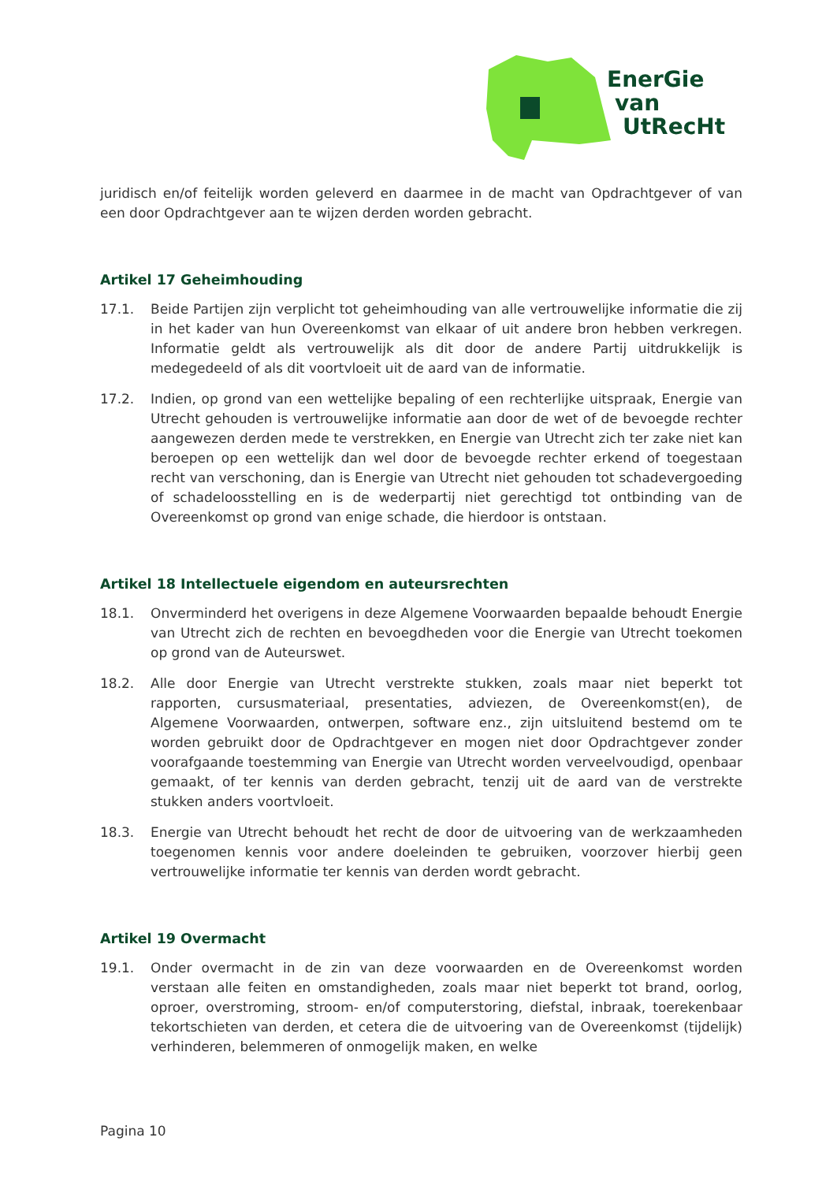EnerGie
van
UtRecHt
juridisch en/of feitelijk worden geleverd en daarmee in de macht van Opdrachtgever of van een door Opdrachtgever aan te wijzen derden worden gebracht.
Artikel 17 Geheimhouding
17.1. Beide Partijen zijn verplicht tot geheimhouding van alle vertrouwelijke informatie die zij in het kader van hun Overeenkomst van elkaar of uit andere bron hebben verkregen. Informatie geldt als vertrouwelijk als dit door de andere Partij uitdrukkelijk is medegedeeld of als dit voortvloeit uit de aard van de informatie.
17.2. Indien, op grond van een wettelijke bepaling of een rechterlijke uitspraak, Energie van Utrecht gehouden is vertrouwelijke informatie aan door de wet of de bevoegde rechter aangewezen derden mede te verstrekken, en Energie van Utrecht zich ter zake niet kan beroepen op een wettelijk dan wel door de bevoegde rechter erkend of toegestaan recht van verschoning, dan is Energie van Utrecht niet gehouden tot schadevergoeding of schadeloosstelling en is de wederpartij niet gerechtigd tot ontbinding van de Overeenkomst op grond van enige schade, die hierdoor is ontstaan.
Artikel 18 Intellectuele eigendom en auteursrechten
18.1. Onverminderd het overigens in deze Algemene Voorwaarden bepaalde behoudt Energie van Utrecht zich de rechten en bevoegdheden voor die Energie van Utrecht toekomen op grond van de Auteurswet.
18.2. Alle door Energie van Utrecht verstrekte stukken, zoals maar niet beperkt tot rapporten, cursusmateriaal, presentaties, adviezen, de Overeenkomst(en), de Algemene Voorwaarden, ontwerpen, software enz., zijn uitsluitend bestemd om te worden gebruikt door de Opdrachtgever en mogen niet door Opdrachtgever zonder voorafgaande toestemming van Energie van Utrecht worden verveelvoudigd, openbaar gemaakt, of ter kennis van derden gebracht, tenzij uit de aard van de verstrekte stukken anders voortvloeit.
18.3. Energie van Utrecht behoudt het recht de door de uitvoering van de werkzaamheden toegenomen kennis voor andere doeleinden te gebruiken, voorzover hierbij geen vertrouwelijke informatie ter kennis van derden wordt gebracht.
Artikel 19 Overmacht
19.1. Onder overmacht in de zin van deze voorwaarden en de Overeenkomst worden verstaan alle feiten en omstandigheden, zoals maar niet beperkt tot brand, oorlog, oproer, overstroming, stroom- en/of computerstoring, diefstal, inbraak, toerekenbaar tekortschieten van derden, et cetera die de uitvoering van de Overeenkomst (tijdelijk) verhinderen, belemmeren of onmogelijk maken, en welke
Pagina 10